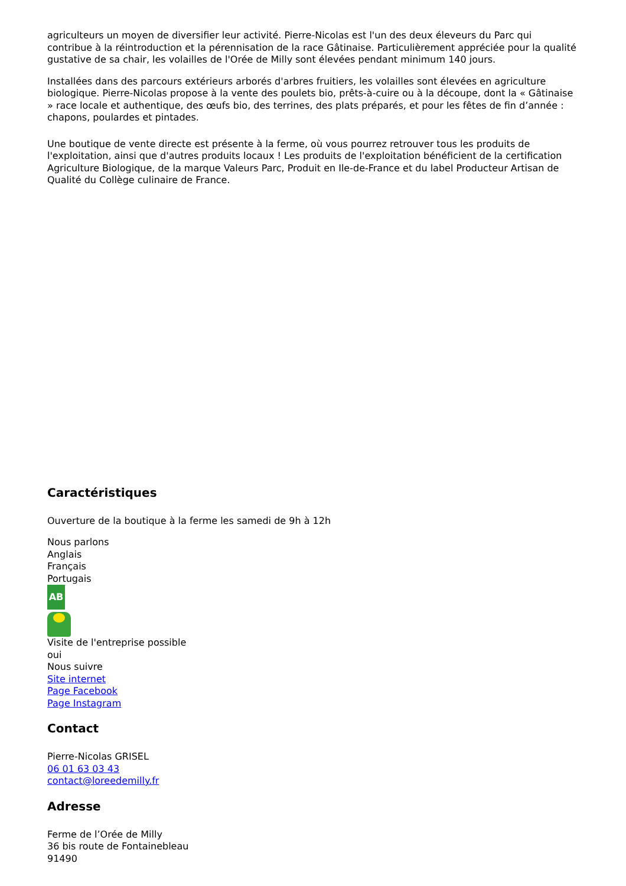agriculteurs un moyen de diversifier leur activité. Pierre-Nicolas est l'un des deux éleveurs du Parc qui contribue à la réintroduction et la pérennisation de la race Gâtinaise. Particulièrement appréciée pour la qualité gustative de sa chair, les volailles de l'Orée de Milly sont élevées pendant minimum 140 jours.
Installées dans des parcours extérieurs arborés d'arbres fruitiers, les volailles sont élevées en agriculture biologique. Pierre-Nicolas propose à la vente des poulets bio, prêts-à-cuire ou à la découpe, dont la « Gâtinaise » race locale et authentique, des œufs bio, des terrines, des plats préparés, et pour les fêtes de fin d’année : chapons, poulardes et pintades.
Une boutique de vente directe est présente à la ferme, où vous pourrez retrouver tous les produits de l'exploitation, ainsi que d'autres produits locaux ! Les produits de l'exploitation bénéficient de la certification Agriculture Biologique, de la marque Valeurs Parc, Produit en Ile-de-France et du label Producteur Artisan de Qualité du Collège culinaire de France.
Caractéristiques
Ouverture de la boutique à la ferme les samedi de 9h à 12h
Nous parlons
Anglais
Français
Portugais
AB
Visite de l'entreprise possible
oui
Nous suivre
Site internet
Page Facebook
Page Instagram
Contact
Pierre-Nicolas GRISEL
06 01 63 03 43
contact@loreedemilly.fr
Adresse
Ferme de l’Orée de Milly
36 bis route de Fontainebleau
91490